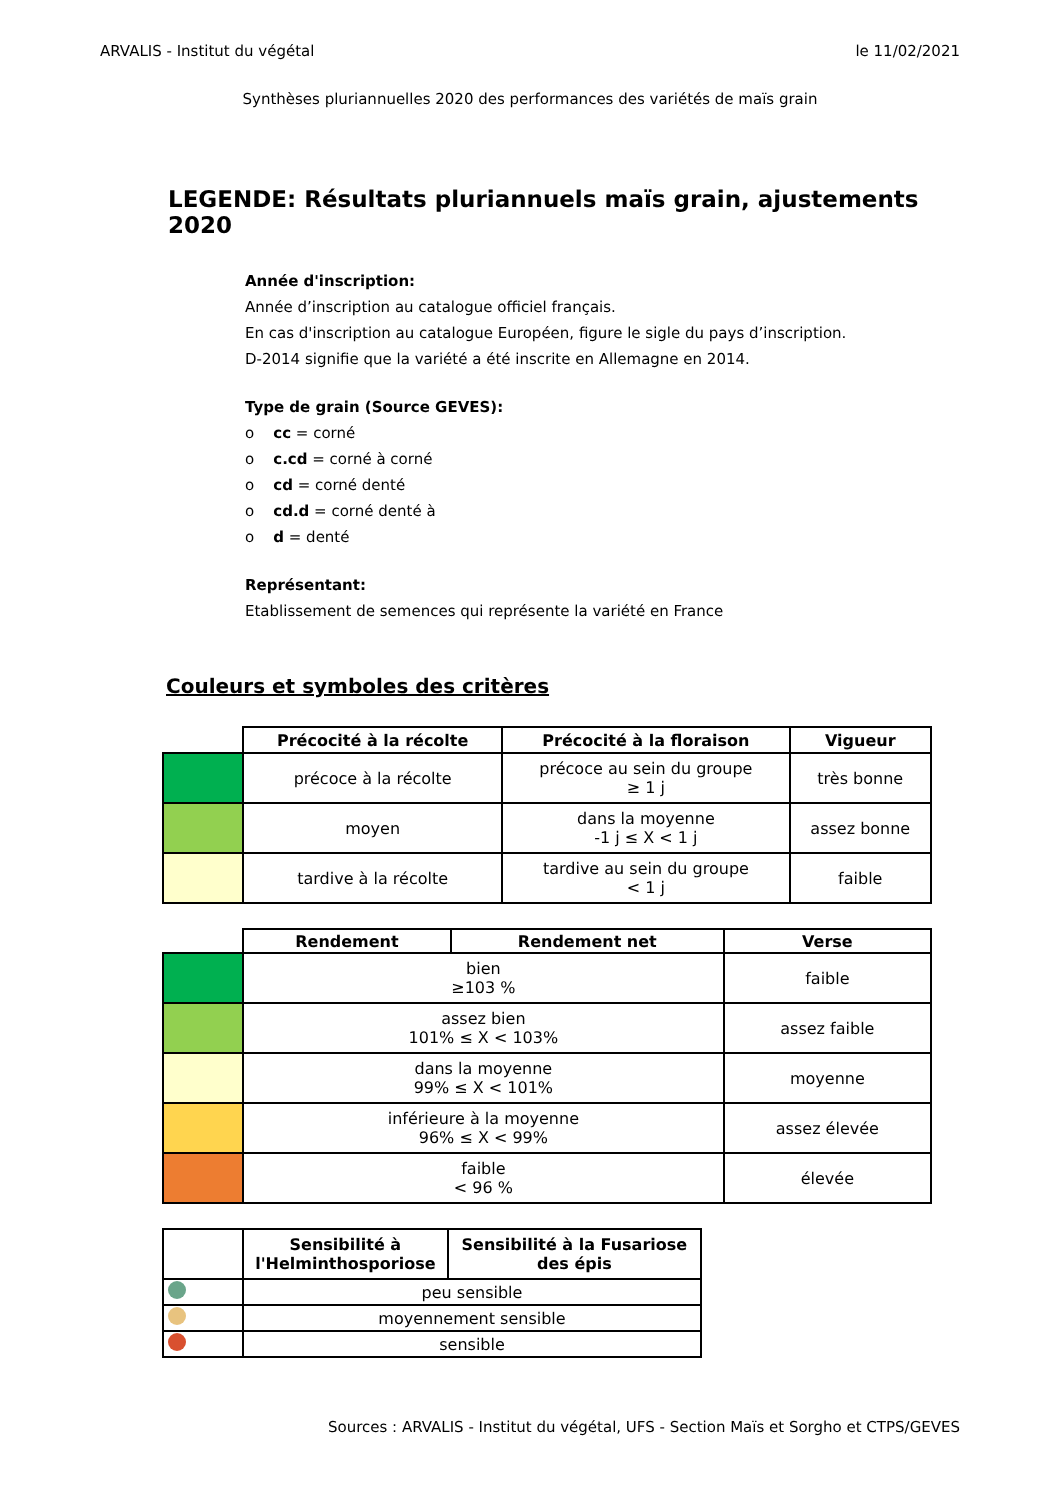ARVALIS - Institut du végétal le 11/02/2021
Synthèses pluriannuelles 2020 des performances des variétés de maïs grain
LEGENDE: Résultats pluriannuels maïs grain, ajustements 2020
Année d'inscription:
Année d’inscription au catalogue officiel français.
En cas d'inscription au catalogue Européen, figure le sigle du pays d’inscription.
D-2014 signifie que la variété a été inscrite en Allemagne en 2014.
Type de grain (Source GEVES):
o cc = corné
o c.cd = corné à corné
o cd = corné denté
o cd.d = corné denté à
o d = denté
Représentant:
Etablissement de semences qui représente la variété en France
Couleurs et symboles des critères
| | Précocité à la récolte | Précocité à la floraison | Vigueur |
| --- | --- | --- | --- |
| | précoce à la récolte | précoce au sein du groupe ≥ 1 j | très bonne |
| | moyen | dans la moyenne -1 j ≤ X < 1 j | assez bonne |
| | tardive à la récolte | tardive au sein du groupe < 1 j | faible |
| | Rendement | Rendement net | Verse |
| --- | --- | --- | --- |
| | bien ≥103 % | | faible |
| | assez bien 101% ≤ X < 103% | | assez faible |
| | dans la moyenne 99% ≤ X < 101% | | moyenne |
| | inférieure à la moyenne 96% ≤ X < 99% | | assez élevée |
| | faible < 96 % | | élevée |
| | Sensibilité à l'Helminthosporiose | Sensibilité à la Fusariose des épis |
| --- | --- | --- |
| | peu sensible | |
| | moyennement sensible | |
| | sensible | |
Sources : ARVALIS - Institut du végétal, UFS - Section Maïs et Sorgho et CTPS/GEVES